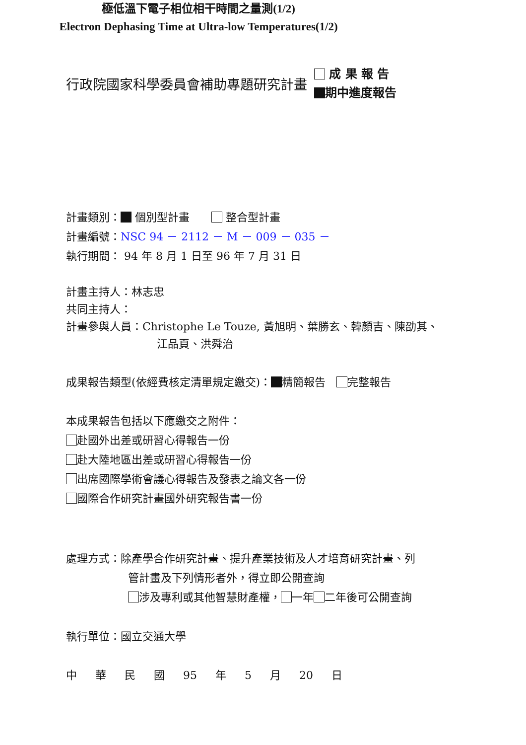行政院國家科學委員會補助專題研究計畫
成 果 報 告
期中進度報告
極低溫下電子相位相干時間之量測(1/2)
Electron Dephasing Time at Ultra-low Temperatures(1/2)
計畫類別： 個別型計畫　　 整合型計畫
計畫編號：NSC 94 － 2112 － M － 009 － 035 －
執行期間： 94 年 8 月 1 日至 96 年 7 月 31 日
計畫主持人：林志忠
共同主持人：
計畫參與人員：Christophe Le Touze, 黃旭明、葉勝玄、韓顏吉、陳劭其、
江品頁、洪舜治
成果報告類型(依經費核定清單規定繳交)： 精簡報告　 完整報告
本成果報告包括以下應繳交之附件：
赴國外出差或研習心得報告一份
赴大陸地區出差或研習心得報告一份
出席國際學術會議心得報告及發表之論文各一份
國際合作研究計畫國外研究報告書一份
處理方式：除產學合作研究計畫、提升產業技術及人才培育研究計畫、列
管計畫及下列情形者外，得立即公開查詢
涉及專利或其他智慧財產權， 一年 二年後可公開查詢
執行單位：國立交通大學
中 華 民 國 95 年 5 月 20 日